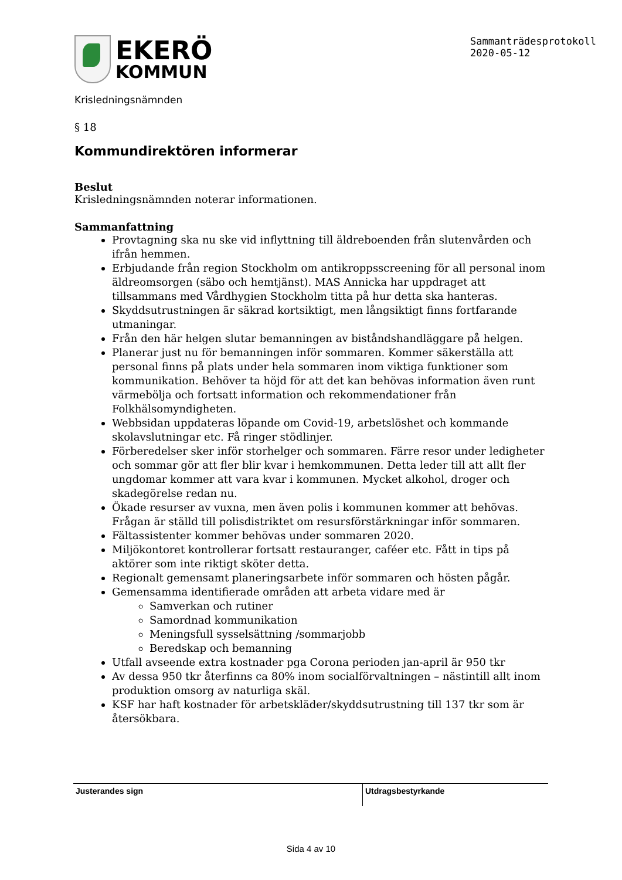EKERÖ
KOMMUN
Sammanträdesprotokoll
2020-05-12
Krisledningsnämnden
§ 18
Kommundirektören informerar
Beslut
Krisledningsnämnden noterar informationen.
Sammanfattning
Provtagning ska nu ske vid inflyttning till äldreboenden från slutenvården och ifrån hemmen.
Erbjudande från region Stockholm om antikroppsscreening för all personal inom äldreomsorgen (säbo och hemtjänst). MAS Annicka har uppdraget att tillsammans med Vårdhygien Stockholm titta på hur detta ska hanteras.
Skyddsutrustningen är säkrad kortsiktigt, men långsiktigt finns fortfarande utmaningar.
Från den här helgen slutar bemanningen av biståndshandläggare på helgen.
Planerar just nu för bemanningen inför sommaren. Kommer säkerställa att personal finns på plats under hela sommaren inom viktiga funktioner som kommunikation. Behöver ta höjd för att det kan behövas information även runt värmebölja och fortsatt information och rekommendationer från Folkhälsomyndigheten.
Webbsidan uppdateras löpande om Covid-19, arbetslöshet och kommande skolavslutningar etc. Få ringer stödlinjer.
Förberedelser sker inför storhelger och sommaren. Färre resor under ledigheter och sommar gör att fler blir kvar i hemkommunen. Detta leder till att allt fler ungdomar kommer att vara kvar i kommunen. Mycket alkohol, droger och skadegörelse redan nu.
Ökade resurser av vuxna, men även polis i kommunen kommer att behövas. Frågan är ställd till polisdistriktet om resursförstärkningar inför sommaren.
Fältassistenter kommer behövas under sommaren 2020.
Miljökontoret kontrollerar fortsatt restauranger, caféer etc. Fått in tips på aktörer som inte riktigt sköter detta.
Regionalt gemensamt planeringsarbete inför sommaren och hösten pågår.
Gemensamma identifierade områden att arbeta vidare med är
Samverkan och rutiner
Samordnad kommunikation
Meningsfull sysselsättning /sommarjobb
Beredskap och bemanning
Utfall avseende extra kostnader pga Corona perioden jan-april är 950 tkr
Av dessa 950 tkr återfinns ca 80% inom socialförvaltningen – nästintill allt inom produktion omsorg av naturliga skäl.
KSF har haft kostnader för arbetskläder/skyddsutrustning till 137 tkr som är återsökbara.
Justerandes sign Utdragsbestyrkande
Sida 4 av 10